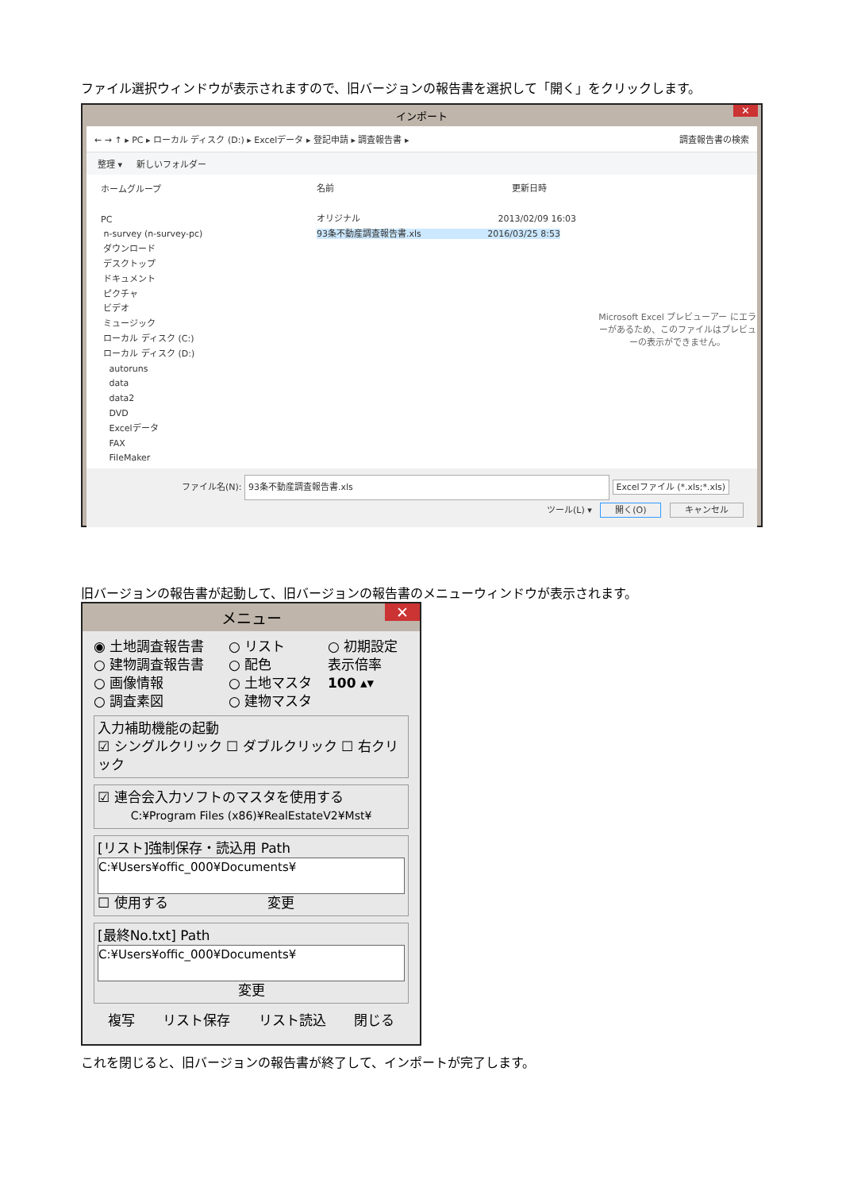ファイル選択ウィンドウが表示されますので、旧バージョンの報告書を選択して「開く」をクリックします。
インポート ✕
← → ↑ ▸ PC ▸ ローカル ディスク (D:) ▸ Excelデータ ▸ 登記申請 ▸ 調査報告書 ▸ 調査報告書の検索
整理 ▾ 新しいフォルダー
ホームグループ
PC
n-survey (n-survey-pc)
ダウンロード
デスクトップ
ドキュメント
ピクチャ
ビデオ
ミュージック
ローカル ディスク (C:)
ローカル ディスク (D:)
autoruns
data
data2
DVD
Excelデータ
FAX
FileMaker
名前 更新日時
オリジナル 2013/02/09 16:03
93条不動産調査報告書.xls 2016/03/25 8:53
Microsoft Excel プレビューアー にエラーがあるため、このファイルはプレビューの表示ができません。
ファイル名(N): 93条不動産調査報告書.xls Excelファイル (*.xls;*.xls)
ツール(L) ▾ 開く(O) キャンセル
旧バージョンの報告書が起動して、旧バージョンの報告書のメニューウィンドウが表示されます。
メニュー ✕
◉ 土地調査報告書
○ 建物調査報告書
○ 画像情報
○ 調査素図
○ リスト
○ 配色
○ 土地マスタ
○ 建物マスタ
○ 初期設定
表示倍率
100 ▴▾
入力補助機能の起動
☑ シングルクリック ☐ ダブルクリック ☐ 右クリック
☑ 連合会入力ソフトのマスタを使用する
C:¥Program Files (x86)¥RealEstateV2¥Mst¥
[リスト]強制保存・読込用 Path
C:¥Users¥offic_000¥Documents¥
☐ 使用する 変更
[最終No.txt] Path
C:¥Users¥offic_000¥Documents¥
変更
複写 リスト保存 リスト読込 閉じる
これを閉じると、旧バージョンの報告書が終了して、インポートが完了します。